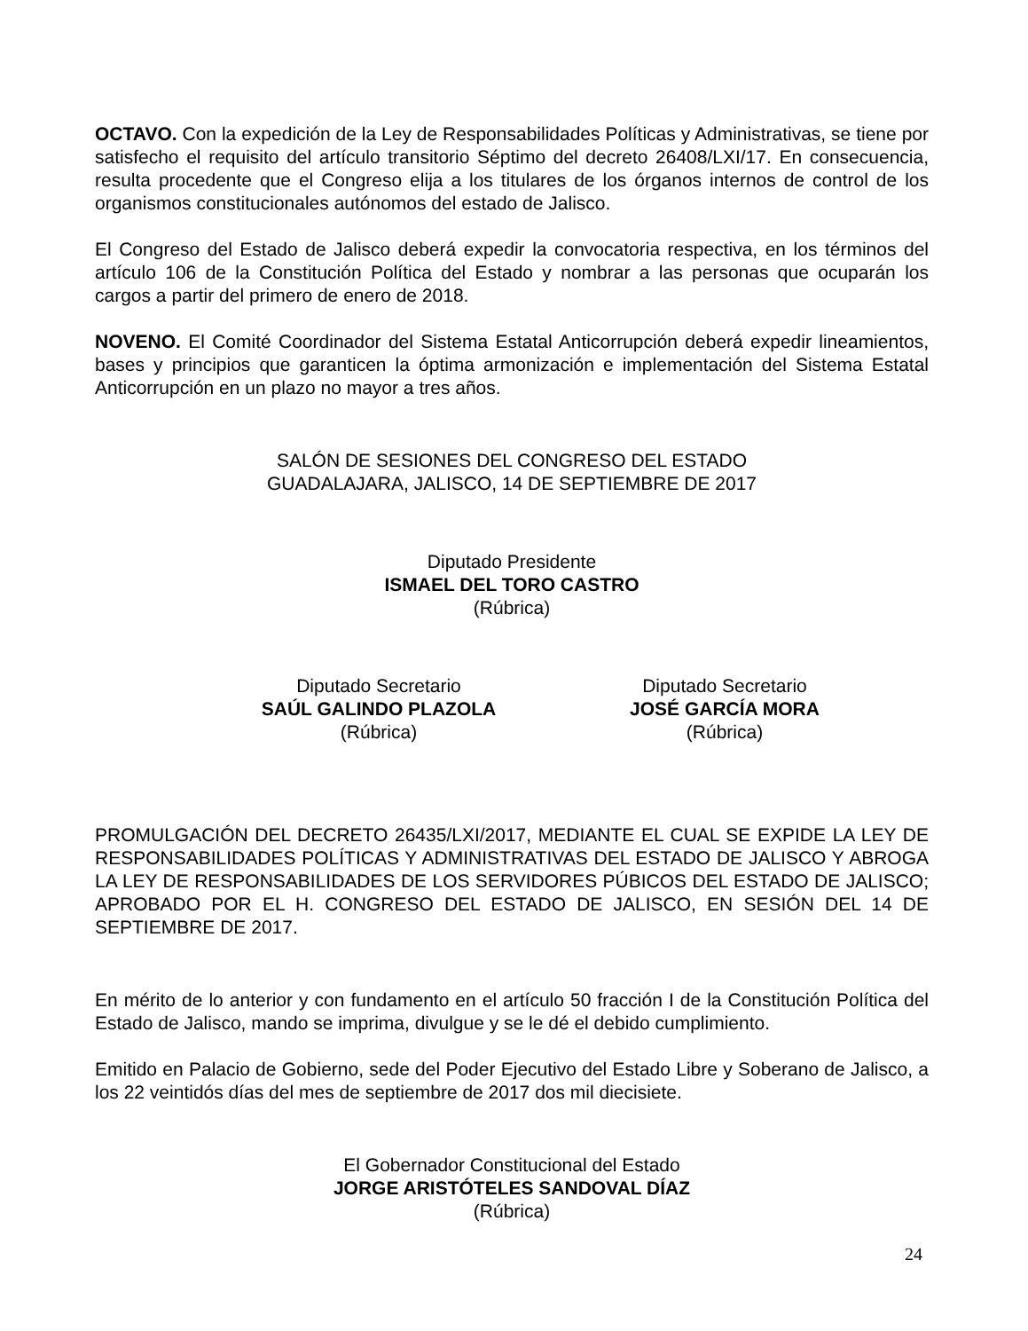OCTAVO. Con la expedición de la Ley de Responsabilidades Políticas y Administrativas, se tiene por satisfecho el requisito del artículo transitorio Séptimo del decreto 26408/LXI/17. En consecuencia, resulta procedente que el Congreso elija a los titulares de los órganos internos de control de los organismos constitucionales autónomos del estado de Jalisco.
El Congreso del Estado de Jalisco deberá expedir la convocatoria respectiva, en los términos del artículo 106 de la Constitución Política del Estado y nombrar a las personas que ocuparán los cargos a partir del primero de enero de 2018.
NOVENO. El Comité Coordinador del Sistema Estatal Anticorrupción deberá expedir lineamientos, bases y principios que garanticen la óptima armonización e implementación del Sistema Estatal Anticorrupción en un plazo no mayor a tres años.
SALÓN DE SESIONES DEL CONGRESO DEL ESTADO
GUADALAJARA, JALISCO, 14 DE SEPTIEMBRE DE 2017
Diputado Presidente
ISMAEL DEL TORO CASTRO
(Rúbrica)
Diputado Secretario
SAÚL GALINDO PLAZOLA
(Rúbrica)
Diputado Secretario
JOSÉ GARCÍA MORA
(Rúbrica)
PROMULGACIÓN DEL DECRETO 26435/LXI/2017, MEDIANTE EL CUAL SE EXPIDE LA LEY DE RESPONSABILIDADES POLÍTICAS Y ADMINISTRATIVAS DEL ESTADO DE JALISCO Y ABROGA LA LEY DE RESPONSABILIDADES DE LOS SERVIDORES PÚBICOS DEL ESTADO DE JALISCO; APROBADO POR EL H. CONGRESO DEL ESTADO DE JALISCO, EN SESIÓN DEL 14 DE SEPTIEMBRE DE 2017.
En mérito de lo anterior y con fundamento en el artículo 50 fracción I de la Constitución Política del Estado de Jalisco, mando se imprima, divulgue y se le dé el debido cumplimiento.
Emitido en Palacio de Gobierno, sede del Poder Ejecutivo del Estado Libre y Soberano de Jalisco, a los 22 veintidós días del mes de septiembre de 2017 dos mil diecisiete.
El Gobernador Constitucional del Estado
JORGE ARISTÓTELES SANDOVAL DÍAZ
(Rúbrica)
24